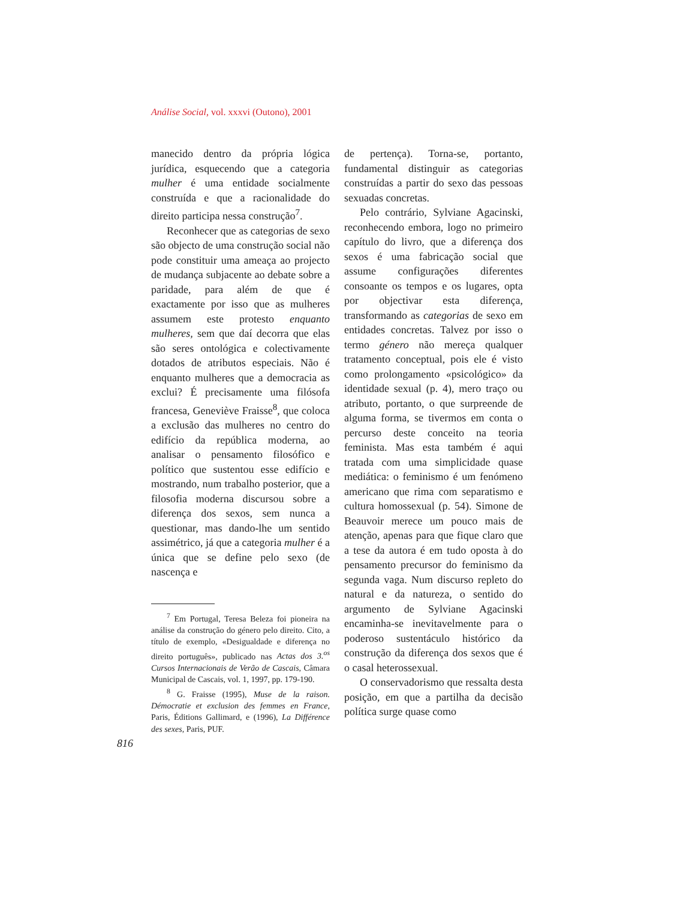Análise Social, vol. xxxvi (Outono), 2001
manecido dentro da própria lógica jurídica, esquecendo que a categoria mulher é uma entidade socialmente construída e que a racionalidade do direito participa nessa construção<sup>7</sup>.
Reconhecer que as categorias de sexo são objecto de uma construção social não pode constituir uma ameaça ao projecto de mudança subjacente ao debate sobre a paridade, para além de que é exactamente por isso que as mulheres assumem este protesto enquanto mulheres, sem que daí decorra que elas são seres ontológica e colectivamente dotados de atributos especiais. Não é enquanto mulheres que a democracia as exclui? É precisamente uma filósofa francesa, Geneviève Fraisse<sup>8</sup>, que coloca a exclusão das mulheres no centro do edifício da república moderna, ao analisar o pensamento filosófico e político que sustentou esse edifício e mostrando, num trabalho posterior, que a filosofia moderna discursou sobre a diferença dos sexos, sem nunca a questionar, mas dando-lhe um sentido assimétrico, já que a categoria mulher é a única que se define pelo sexo (de nascença e
<sup>7</sup> Em Portugal, Teresa Beleza foi pioneira na análise da construção do género pelo direito. Cito, a título de exemplo, «Desigualdade e diferença no direito português», publicado nas Actas dos 3.<sup>os</sup> Cursos Internacionais de Verão de Cascais, Câmara Municipal de Cascais, vol. 1, 1997, pp. 179-190.
<sup>8</sup> G. Fraisse (1995), Muse de la raison. Démocratie et exclusion des femmes en France, Paris, Éditions Gallimard, e (1996), La Différence des sexes, Paris, PUF.
de pertença). Torna-se, portanto, fundamental distinguir as categorias construídas a partir do sexo das pessoas sexuadas concretas.
Pelo contrário, Sylviane Agacinski, reconhecendo embora, logo no primeiro capítulo do livro, que a diferença dos sexos é uma fabricação social que assume configurações diferentes consoante os tempos e os lugares, opta por objectivar esta diferença, transformando as categorias de sexo em entidades concretas. Talvez por isso o termo género não mereça qualquer tratamento conceptual, pois ele é visto como prolongamento «psicológico» da identidade sexual (p. 4), mero traço ou atributo, portanto, o que surpreende de alguma forma, se tivermos em conta o percurso deste conceito na teoria feminista. Mas esta também é aqui tratada com uma simplicidade quase mediática: o feminismo é um fenómeno americano que rima com separatismo e cultura homossexual (p. 54). Simone de Beauvoir merece um pouco mais de atenção, apenas para que fique claro que a tese da autora é em tudo oposta à do pensamento precursor do feminismo da segunda vaga. Num discurso repleto do natural e da natureza, o sentido do argumento de Sylviane Agacinski encaminha-se inevitavelmente para o poderoso sustentáculo histórico da construção da diferença dos sexos que é o casal heterossexual.
O conservadorismo que ressalta desta posição, em que a partilha da decisão política surge quase como
816